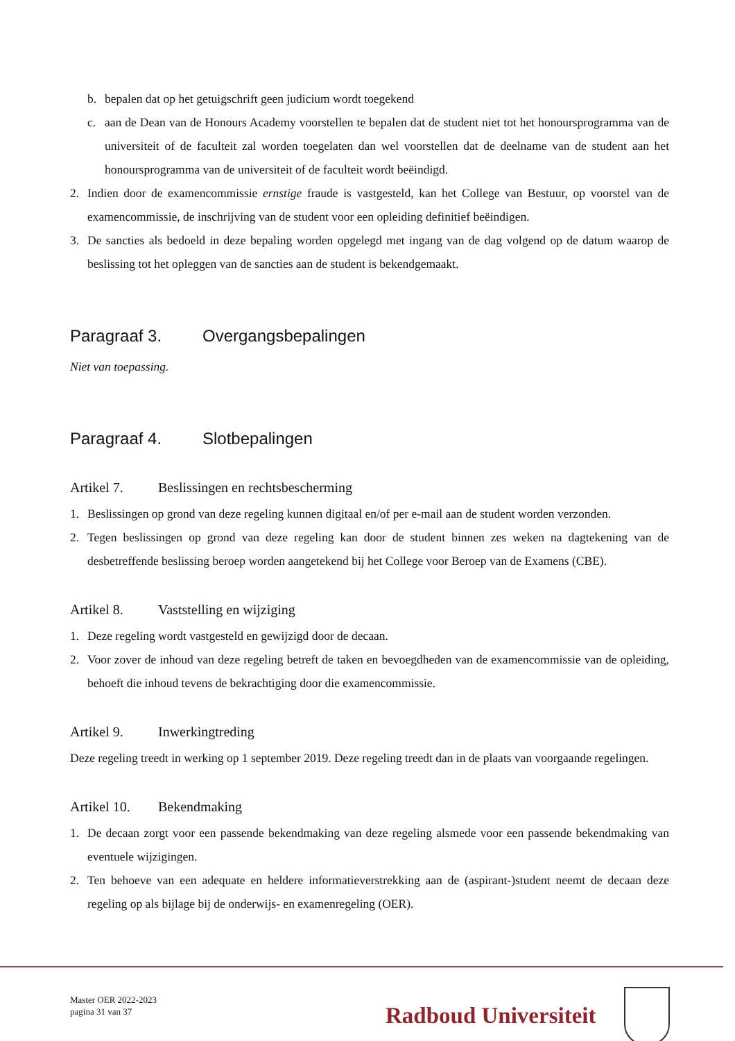b. bepalen dat op het getuigschrift geen judicium wordt toegekend
c. aan de Dean van de Honours Academy voorstellen te bepalen dat de student niet tot het honoursprogramma van de universiteit of de faculteit zal worden toegelaten dan wel voorstellen dat de deelname van de student aan het honoursprogramma van de universiteit of de faculteit wordt beëindigd.
2. Indien door de examencommissie ernstige fraude is vastgesteld, kan het College van Bestuur, op voorstel van de examencommissie, de inschrijving van de student voor een opleiding definitief beëindigen.
3. De sancties als bedoeld in deze bepaling worden opgelegd met ingang van de dag volgend op de datum waarop de beslissing tot het opleggen van de sancties aan de student is bekendgemaakt.
Paragraaf 3. Overgangsbepalingen
Niet van toepassing.
Paragraaf 4. Slotbepalingen
Artikel 7. Beslissingen en rechtsbescherming
1. Beslissingen op grond van deze regeling kunnen digitaal en/of per e-mail aan de student worden verzonden.
2. Tegen beslissingen op grond van deze regeling kan door de student binnen zes weken na dagtekening van de desbetreffende beslissing beroep worden aangetekend bij het College voor Beroep van de Examens (CBE).
Artikel 8. Vaststelling en wijziging
1. Deze regeling wordt vastgesteld en gewijzigd door de decaan.
2. Voor zover de inhoud van deze regeling betreft de taken en bevoegdheden van de examencommissie van de opleiding, behoeft die inhoud tevens de bekrachtiging door die examencommissie.
Artikel 9. Inwerkingtreding
Deze regeling treedt in werking op 1 september 2019. Deze regeling treedt dan in de plaats van voorgaande regelingen.
Artikel 10. Bekendmaking
1. De decaan zorgt voor een passende bekendmaking van deze regeling alsmede voor een passende bekendmaking van eventuele wijzigingen.
2. Ten behoeve van een adequate en heldere informatieverstrekking aan de (aspirant-)student neemt de decaan deze regeling op als bijlage bij de onderwijs- en examenregeling (OER).
Master OER 2022-2023
pagina 31 van 37
Radboud Universiteit